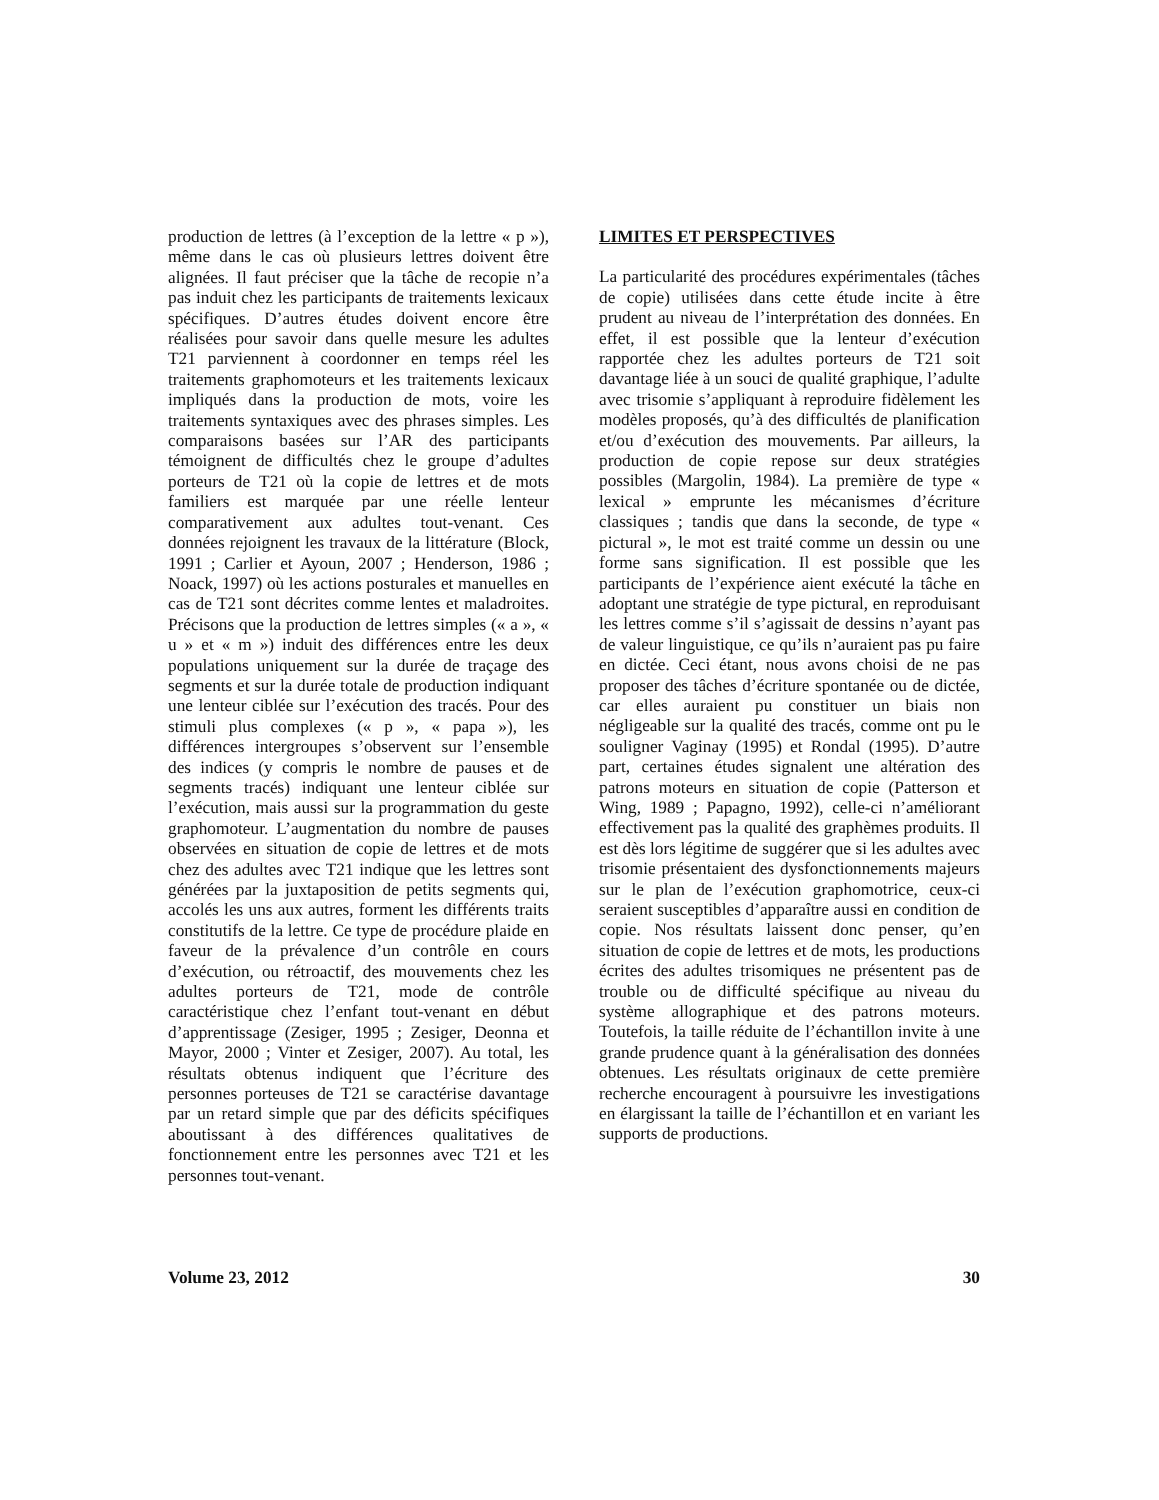production de lettres (à l’exception de la lettre « p »), même dans le cas où plusieurs lettres doivent être alignées. Il faut préciser que la tâche de recopie n’a pas induit chez les participants de traitements lexicaux spécifiques. D’autres études doivent encore être réalisées pour savoir dans quelle mesure les adultes T21 parviennent à coordonner en temps réel les traitements graphomoteurs et les traitements lexicaux impliqués dans la production de mots, voire les traitements syntaxiques avec des phrases simples. Les comparaisons basées sur l’AR des participants témoignent de difficultés chez le groupe d’adultes porteurs de T21 où la copie de lettres et de mots familiers est marquée par une réelle lenteur comparativement aux adultes tout-venant. Ces données rejoignent les travaux de la littérature (Block, 1991 ; Carlier et Ayoun, 2007 ; Henderson, 1986 ; Noack, 1997) où les actions posturales et manuelles en cas de T21 sont décrites comme lentes et maladroites. Précisons que la production de lettres simples (« a », « u » et « m ») induit des différences entre les deux populations uniquement sur la durée de traçage des segments et sur la durée totale de production indiquant une lenteur ciblée sur l’exécution des tracés. Pour des stimuli plus complexes (« p », « papa »), les différences intergroupes s’observent sur l’ensemble des indices (y compris le nombre de pauses et de segments tracés) indiquant une lenteur ciblée sur l’exécution, mais aussi sur la programmation du geste graphomoteur. L’augmentation du nombre de pauses observées en situation de copie de lettres et de mots chez des adultes avec T21 indique que les lettres sont générées par la juxtaposition de petits segments qui, accolés les uns aux autres, forment les différents traits constitutifs de la lettre. Ce type de procédure plaide en faveur de la prévalence d’un contrôle en cours d’exécution, ou rétroactif, des mouvements chez les adultes porteurs de T21, mode de contrôle caractéristique chez l’enfant tout-venant en début d’apprentissage (Zesiger, 1995 ; Zesiger, Deonna et Mayor, 2000 ; Vinter et Zesiger, 2007). Au total, les résultats obtenus indiquent que l’écriture des personnes porteuses de T21 se caractérise davantage par un retard simple que par des déficits spécifiques aboutissant à des différences qualitatives de fonctionnement entre les personnes avec T21 et les personnes tout-venant.
LIMITES ET PERSPECTIVES
La particularité des procédures expérimentales (tâches de copie) utilisées dans cette étude incite à être prudent au niveau de l’interprétation des données. En effet, il est possible que la lenteur d’exécution rapportée chez les adultes porteurs de T21 soit davantage liée à un souci de qualité graphique, l’adulte avec trisomie s’appliquant à reproduire fidèlement les modèles proposés, qu’à des difficultés de planification et/ou d’exécution des mouvements. Par ailleurs, la production de copie repose sur deux stratégies possibles (Margolin, 1984). La première de type « lexical » emprunte les mécanismes d’écriture classiques ; tandis que dans la seconde, de type « pictural », le mot est traité comme un dessin ou une forme sans signification. Il est possible que les participants de l’expérience aient exécuté la tâche en adoptant une stratégie de type pictural, en reproduisant les lettres comme s’il s’agissait de dessins n’ayant pas de valeur linguistique, ce qu’ils n’auraient pas pu faire en dictée. Ceci étant, nous avons choisi de ne pas proposer des tâches d’écriture spontanée ou de dictée, car elles auraient pu constituer un biais non négligeable sur la qualité des tracés, comme ont pu le souligner Vaginay (1995) et Rondal (1995). D’autre part, certaines études signalent une altération des patrons moteurs en situation de copie (Patterson et Wing, 1989 ; Papagno, 1992), celle-ci n’améliorant effectivement pas la qualité des graphèmes produits. Il est dès lors légitime de suggérer que si les adultes avec trisomie présentaient des dysfonctionnements majeurs sur le plan de l’exécution graphomotrice, ceux-ci seraient susceptibles d’apparaître aussi en condition de copie. Nos résultats laissent donc penser, qu’en situation de copie de lettres et de mots, les productions écrites des adultes trisomiques ne présentent pas de trouble ou de difficulté spécifique au niveau du système allographique et des patrons moteurs. Toutefois, la taille réduite de l’échantillon invite à une grande prudence quant à la généralisation des données obtenues. Les résultats originaux de cette première recherche encouragent à poursuivre les investigations en élargissant la taille de l’échantillon et en variant les supports de productions.
Volume 23, 2012 30